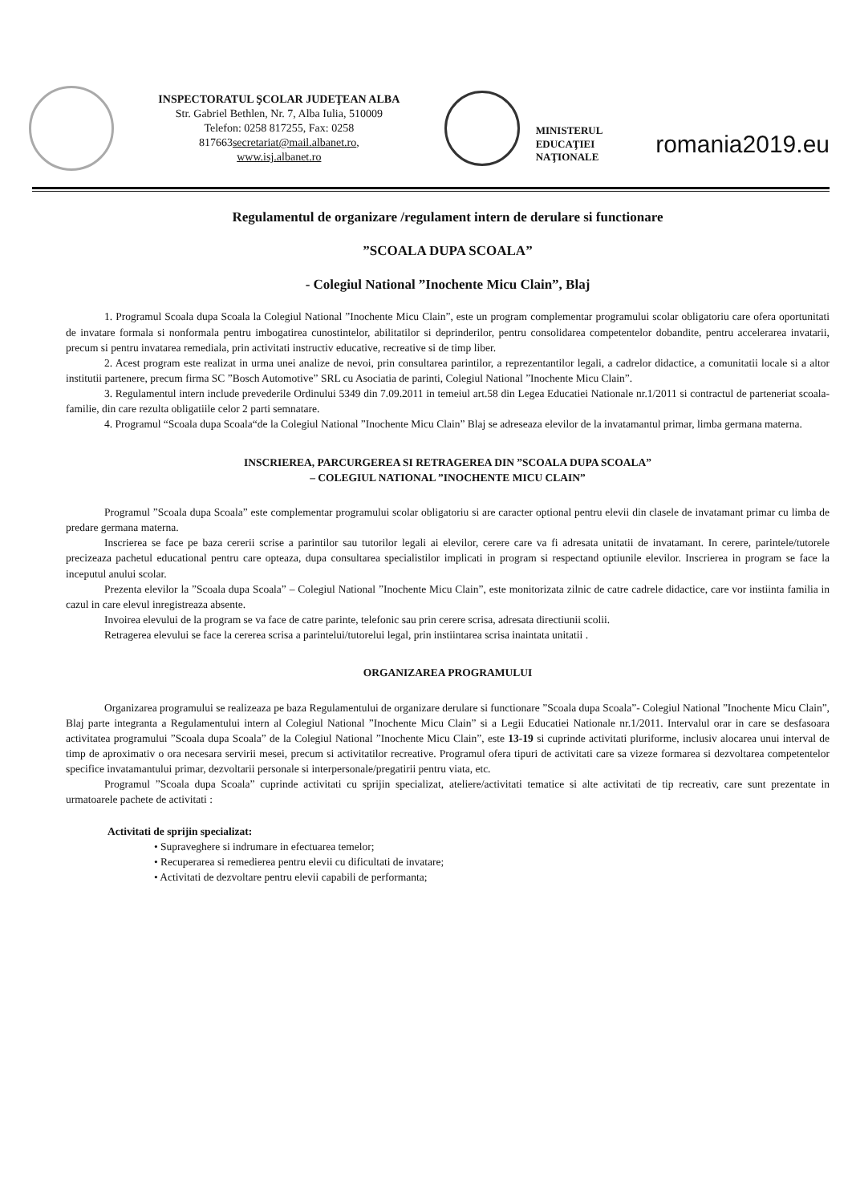INSPECTORATUL ŞCOLAR JUDEŢEAN ALBA
Str. Gabriel Bethlen, Nr. 7, Alba Iulia, 510009
Telefon: 0258 817255, Fax: 0258
817663secretariat@mail.albanet.ro,
www.isj.albanet.ro
MINISTERUL
EDUCAŢIEI
NAŢIONALE
romania2019.eu
Regulamentul de organizare /regulament intern de derulare si functionare
”SCOALA DUPA SCOALA”
- Colegiul National ”Inochente Micu Clain”, Blaj
1. Programul Scoala dupa Scoala la Colegiul National ”Inochente Micu Clain”, este un program complementar programului scolar obligatoriu care ofera oportunitati de invatare formala si nonformala pentru imbogatirea cunostintelor, abilitatilor si deprinderilor, pentru consolidarea competentelor dobandite, pentru accelerarea invatarii, precum si pentru invatarea remediala, prin activitati instructiv educative, recreative si de timp liber.
2. Acest program este realizat in urma unei analize de nevoi, prin consultarea parintilor, a reprezentantilor legali, a cadrelor didactice, a comunitatii locale si a altor institutii partenere, precum firma SC ”Bosch Automotive” SRL cu Asociatia de parinti, Colegiul National ”Inochente Micu Clain”.
3. Regulamentul intern include prevederile Ordinului 5349 din 7.09.2011 in temeiul art.58 din Legea Educatiei Nationale nr.1/2011 si contractul de parteneriat scoala-familie, din care rezulta obligatiile celor 2 parti semnatare.
4. Programul “Scoala dupa Scoala“de la Colegiul National ”Inochente Micu Clain” Blaj se adreseaza elevilor de la invatamantul primar, limba germana materna.
INSCRIEREA, PARCURGEREA SI RETRAGEREA DIN ”SCOALA DUPA SCOALA”
– COLEGIUL NATIONAL ”INOCHENTE MICU CLAIN”
Programul ”Scoala dupa Scoala” este complementar programului scolar obligatoriu si are caracter optional pentru elevii din clasele de invatamant primar cu limba de predare germana materna.
Inscrierea se face pe baza cererii scrise a parintilor sau tutorilor legali ai elevilor, cerere care va fi adresata unitatii de invatamant. In cerere, parintele/tutorele precizeaza pachetul educational pentru care opteaza, dupa consultarea specialistilor implicati in program si respectand optiunile elevilor. Inscrierea in program se face la inceputul anului scolar.
Prezenta elevilor la ”Scoala dupa Scoala” – Colegiul National ”Inochente Micu Clain”, este monitorizata zilnic de catre cadrele didactice, care vor instiinta familia in cazul in care elevul inregistreaza absente.
Invoirea elevului de la program se va face de catre parinte, telefonic sau prin cerere scrisa, adresata directiunii scolii.
Retragerea elevului se face la cererea scrisa a parintelui/tutorelui legal, prin instiintarea scrisa inaintata unitatii .
ORGANIZAREA PROGRAMULUI
Organizarea programului se realizeaza pe baza Regulamentului de organizare derulare si functionare ”Scoala dupa Scoala”- Colegiul National ”Inochente Micu Clain”, Blaj parte integranta a Regulamentului intern al Colegiul National ”Inochente Micu Clain” si a Legii Educatiei Nationale nr.1/2011. Intervalul orar in care se desfasoara activitatea programului ”Scoala dupa Scoala” de la Colegiul National ”Inochente Micu Clain”, este 13-19 si cuprinde activitati pluriforme, inclusiv alocarea unui interval de timp de aproximativ o ora necesara servirii mesei, precum si activitatilor recreative. Programul ofera tipuri de activitati care sa vizeze formarea si dezvoltarea competentelor specifice invatamantului primar, dezvoltarii personale si interpersonale/pregatirii pentru viata, etc.
Programul ”Scoala dupa Scoala” cuprinde activitati cu sprijin specializat, ateliere/activitati tematice si alte activitati de tip recreativ, care sunt prezentate in urmatoarele pachete de activitati :
Activitati de sprijin specializat:
• Supraveghere si indrumare in efectuarea temelor;
• Recuperarea si remedierea pentru elevii cu dificultati de invatare;
• Activitati de dezvoltare pentru elevii capabili de performanta;